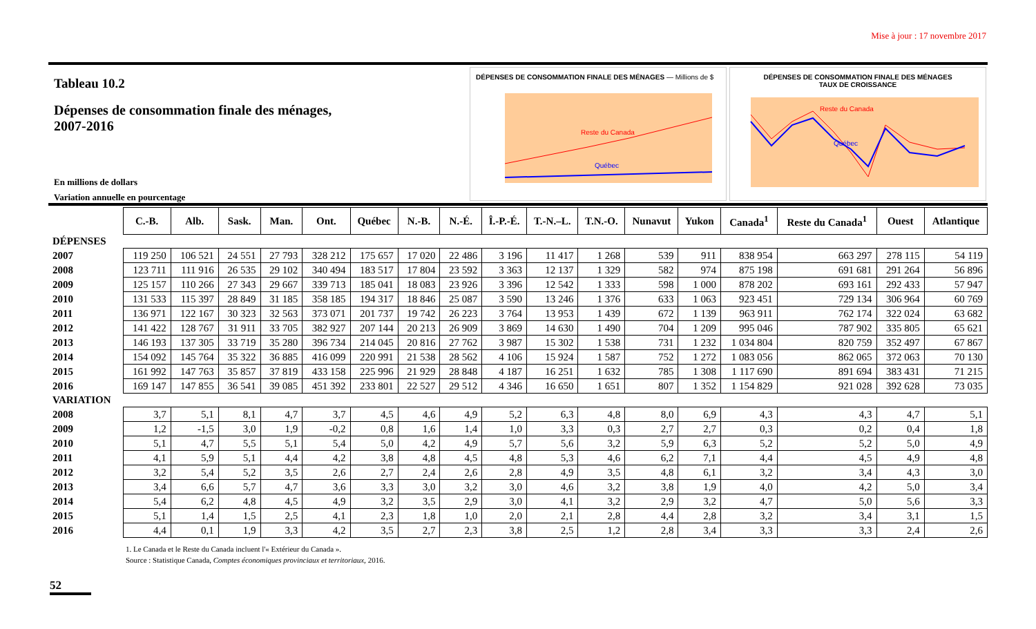Mise à jour : 17 novembre 2017
Tableau 10.2
Dépenses de consommation finale des ménages,
2007-2016
En millions de dollars
Variation annuelle en pourcentage
DÉPENSES DE CONSOMMATION FINALE DES MÉNAGES — Millions de $
Reste du Canada
Québec
DÉPENSES DE CONSOMMATION FINALE DES MÉNAGES
TAUX DE CROISSANCE
Reste du Canada
Québec
| | C.-B. | Alb. | Sask. | Man. | Ont. | Québec | N.-B. | N.-É. | Î.-P.-É. | T.-N.–L. | T.N.-O. | Nunavut | Yukon | Canada<sup>1</sup> | Reste du Canada<sup>1</sup> | Ouest | Atlantique |
| DÉPENSES | | | | | | | | | | | | | | | | | |
| 2007 | 119 250 | 106 521 | 24 551 | 27 793 | 328 212 | 175 657 | 17 020 | 22 486 | 3 196 | 11 417 | 1 268 | 539 | 911 | 838 954 | 663 297 | 278 115 | 54 119 |
| 2008 | 123 711 | 111 916 | 26 535 | 29 102 | 340 494 | 183 517 | 17 804 | 23 592 | 3 363 | 12 137 | 1 329 | 582 | 974 | 875 198 | 691 681 | 291 264 | 56 896 |
| 2009 | 125 157 | 110 266 | 27 343 | 29 667 | 339 713 | 185 041 | 18 083 | 23 926 | 3 396 | 12 542 | 1 333 | 598 | 1 000 | 878 202 | 693 161 | 292 433 | 57 947 |
| 2010 | 131 533 | 115 397 | 28 849 | 31 185 | 358 185 | 194 317 | 18 846 | 25 087 | 3 590 | 13 246 | 1 376 | 633 | 1 063 | 923 451 | 729 134 | 306 964 | 60 769 |
| 2011 | 136 971 | 122 167 | 30 323 | 32 563 | 373 071 | 201 737 | 19 742 | 26 223 | 3 764 | 13 953 | 1 439 | 672 | 1 139 | 963 911 | 762 174 | 322 024 | 63 682 |
| 2012 | 141 422 | 128 767 | 31 911 | 33 705 | 382 927 | 207 144 | 20 213 | 26 909 | 3 869 | 14 630 | 1 490 | 704 | 1 209 | 995 046 | 787 902 | 335 805 | 65 621 |
| 2013 | 146 193 | 137 305 | 33 719 | 35 280 | 396 734 | 214 045 | 20 816 | 27 762 | 3 987 | 15 302 | 1 538 | 731 | 1 232 | 1 034 804 | 820 759 | 352 497 | 67 867 |
| 2014 | 154 092 | 145 764 | 35 322 | 36 885 | 416 099 | 220 991 | 21 538 | 28 562 | 4 106 | 15 924 | 1 587 | 752 | 1 272 | 1 083 056 | 862 065 | 372 063 | 70 130 |
| 2015 | 161 992 | 147 763 | 35 857 | 37 819 | 433 158 | 225 996 | 21 929 | 28 848 | 4 187 | 16 251 | 1 632 | 785 | 1 308 | 1 117 690 | 891 694 | 383 431 | 71 215 |
| 2016 | 169 147 | 147 855 | 36 541 | 39 085 | 451 392 | 233 801 | 22 527 | 29 512 | 4 346 | 16 650 | 1 651 | 807 | 1 352 | 1 154 829 | 921 028 | 392 628 | 73 035 |
| VARIATION | | | | | | | | | | | | | | | | | |
| 2008 | 3,7 | 5,1 | 8,1 | 4,7 | 3,7 | 4,5 | 4,6 | 4,9 | 5,2 | 6,3 | 4,8 | 8,0 | 6,9 | 4,3 | 4,3 | 4,7 | 5,1 |
| 2009 | 1,2 | -1,5 | 3,0 | 1,9 | -0,2 | 0,8 | 1,6 | 1,4 | 1,0 | 3,3 | 0,3 | 2,7 | 2,7 | 0,3 | 0,2 | 0,4 | 1,8 |
| 2010 | 5,1 | 4,7 | 5,5 | 5,1 | 5,4 | 5,0 | 4,2 | 4,9 | 5,7 | 5,6 | 3,2 | 5,9 | 6,3 | 5,2 | 5,2 | 5,0 | 4,9 |
| 2011 | 4,1 | 5,9 | 5,1 | 4,4 | 4,2 | 3,8 | 4,8 | 4,5 | 4,8 | 5,3 | 4,6 | 6,2 | 7,1 | 4,4 | 4,5 | 4,9 | 4,8 |
| 2012 | 3,2 | 5,4 | 5,2 | 3,5 | 2,6 | 2,7 | 2,4 | 2,6 | 2,8 | 4,9 | 3,5 | 4,8 | 6,1 | 3,2 | 3,4 | 4,3 | 3,0 |
| 2013 | 3,4 | 6,6 | 5,7 | 4,7 | 3,6 | 3,3 | 3,0 | 3,2 | 3,0 | 4,6 | 3,2 | 3,8 | 1,9 | 4,0 | 4,2 | 5,0 | 3,4 |
| 2014 | 5,4 | 6,2 | 4,8 | 4,5 | 4,9 | 3,2 | 3,5 | 2,9 | 3,0 | 4,1 | 3,2 | 2,9 | 3,2 | 4,7 | 5,0 | 5,6 | 3,3 |
| 2015 | 5,1 | 1,4 | 1,5 | 2,5 | 4,1 | 2,3 | 1,8 | 1,0 | 2,0 | 2,1 | 2,8 | 4,4 | 2,8 | 3,2 | 3,4 | 3,1 | 1,5 |
| 2016 | 4,4 | 0,1 | 1,9 | 3,3 | 4,2 | 3,5 | 2,7 | 2,3 | 3,8 | 2,5 | 1,2 | 2,8 | 3,4 | 3,3 | 3,3 | 2,4 | 2,6 |
1. Le Canada et le Reste du Canada incluent l'« Extérieur du Canada ».
Source : Statistique Canada, Comptes économiques provinciaux et territoriaux, 2016.
52